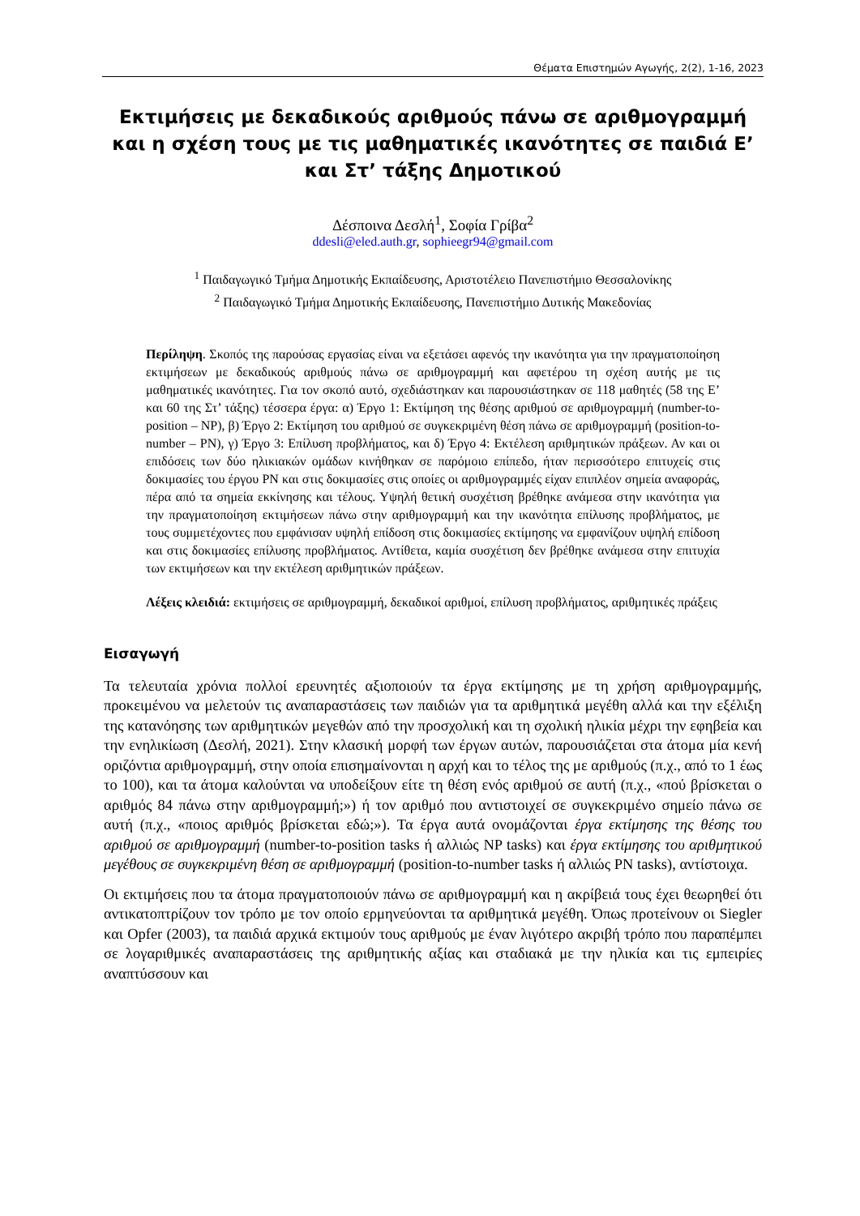Θέματα Επιστημών Αγωγής, 2(2), 1-16, 2023
Εκτιμήσεις με δεκαδικούς αριθμούς πάνω σε αριθμογραμμή και η σχέση τους με τις μαθηματικές ικανότητες σε παιδιά Ε’ και Στ’ τάξης Δημοτικού
Δέσποινα Δεσλή<sup>1</sup>, Σοφία Γρίβα<sup>2</sup>
ddesli@eled.auth.gr, sophieegr94@gmail.com
<sup>1</sup> Παιδαγωγικό Τμήμα Δημοτικής Εκπαίδευσης, Αριστοτέλειο Πανεπιστήμιο Θεσσαλονίκης
<sup>2</sup> Παιδαγωγικό Τμήμα Δημοτικής Εκπαίδευσης, Πανεπιστήμιο Δυτικής Μακεδονίας
Περίληψη. Σκοπός της παρούσας εργασίας είναι να εξετάσει αφενός την ικανότητα για την πραγματοποίηση εκτιμήσεων με δεκαδικούς αριθμούς πάνω σε αριθμογραμμή και αφετέρου τη σχέση αυτής με τις μαθηματικές ικανότητες. Για τον σκοπό αυτό, σχεδιάστηκαν και παρουσιάστηκαν σε 118 μαθητές (58 της Ε’ και 60 της Στ’ τάξης) τέσσερα έργα: α) Έργο 1: Εκτίμηση της θέσης αριθμού σε αριθμογραμμή (number-to-position – NP), β) Έργο 2: Εκτίμηση του αριθμού σε συγκεκριμένη θέση πάνω σε αριθμογραμμή (position-to-number – PN), γ) Έργο 3: Επίλυση προβλήματος, και δ) Έργο 4: Εκτέλεση αριθμητικών πράξεων. Αν και οι επιδόσεις των δύο ηλικιακών ομάδων κινήθηκαν σε παρόμοιο επίπεδο, ήταν περισσότερο επιτυχείς στις δοκιμασίες του έργου PN και στις δοκιμασίες στις οποίες οι αριθμογραμμές είχαν επιπλέον σημεία αναφοράς, πέρα από τα σημεία εκκίνησης και τέλους. Υψηλή θετική συσχέτιση βρέθηκε ανάμεσα στην ικανότητα για την πραγματοποίηση εκτιμήσεων πάνω στην αριθμογραμμή και την ικανότητα επίλυσης προβλήματος, με τους συμμετέχοντες που εμφάνισαν υψηλή επίδοση στις δοκιμασίες εκτίμησης να εμφανίζουν υψηλή επίδοση και στις δοκιμασίες επίλυσης προβλήματος. Αντίθετα, καμία συσχέτιση δεν βρέθηκε ανάμεσα στην επιτυχία των εκτιμήσεων και την εκτέλεση αριθμητικών πράξεων.
Λέξεις κλειδιά: εκτιμήσεις σε αριθμογραμμή, δεκαδικοί αριθμοί, επίλυση προβλήματος, αριθμητικές πράξεις
Εισαγωγή
Τα τελευταία χρόνια πολλοί ερευνητές αξιοποιούν τα έργα εκτίμησης με τη χρήση αριθμογραμμής, προκειμένου να μελετούν τις αναπαραστάσεις των παιδιών για τα αριθμητικά μεγέθη αλλά και την εξέλιξη της κατανόησης των αριθμητικών μεγεθών από την προσχολική και τη σχολική ηλικία μέχρι την εφηβεία και την ενηλικίωση (Δεσλή, 2021). Στην κλασική μορφή των έργων αυτών, παρουσιάζεται στα άτομα μία κενή οριζόντια αριθμογραμμή, στην οποία επισημαίνονται η αρχή και το τέλος της με αριθμούς (π.χ., από το 1 έως το 100), και τα άτομα καλούνται να υποδείξουν είτε τη θέση ενός αριθμού σε αυτή (π.χ., «πού βρίσκεται ο αριθμός 84 πάνω στην αριθμογραμμή;») ή τον αριθμό που αντιστοιχεί σε συγκεκριμένο σημείο πάνω σε αυτή (π.χ., «ποιος αριθμός βρίσκεται εδώ;»). Τα έργα αυτά ονομάζονται έργα εκτίμησης της θέσης του αριθμού σε αριθμογραμμή (number-to-position tasks ή αλλιώς NP tasks) και έργα εκτίμησης του αριθμητικού μεγέθους σε συγκεκριμένη θέση σε αριθμογραμμή (position-to-number tasks ή αλλιώς PN tasks), αντίστοιχα.
Οι εκτιμήσεις που τα άτομα πραγματοποιούν πάνω σε αριθμογραμμή και η ακρίβειά τους έχει θεωρηθεί ότι αντικατοπτρίζουν τον τρόπο με τον οποίο ερμηνεύονται τα αριθμητικά μεγέθη. Όπως προτείνουν οι Siegler και Opfer (2003), τα παιδιά αρχικά εκτιμούν τους αριθμούς με έναν λιγότερο ακριβή τρόπο που παραπέμπει σε λογαριθμικές αναπαραστάσεις της αριθμητικής αξίας και σταδιακά με την ηλικία και τις εμπειρίες αναπτύσσουν και